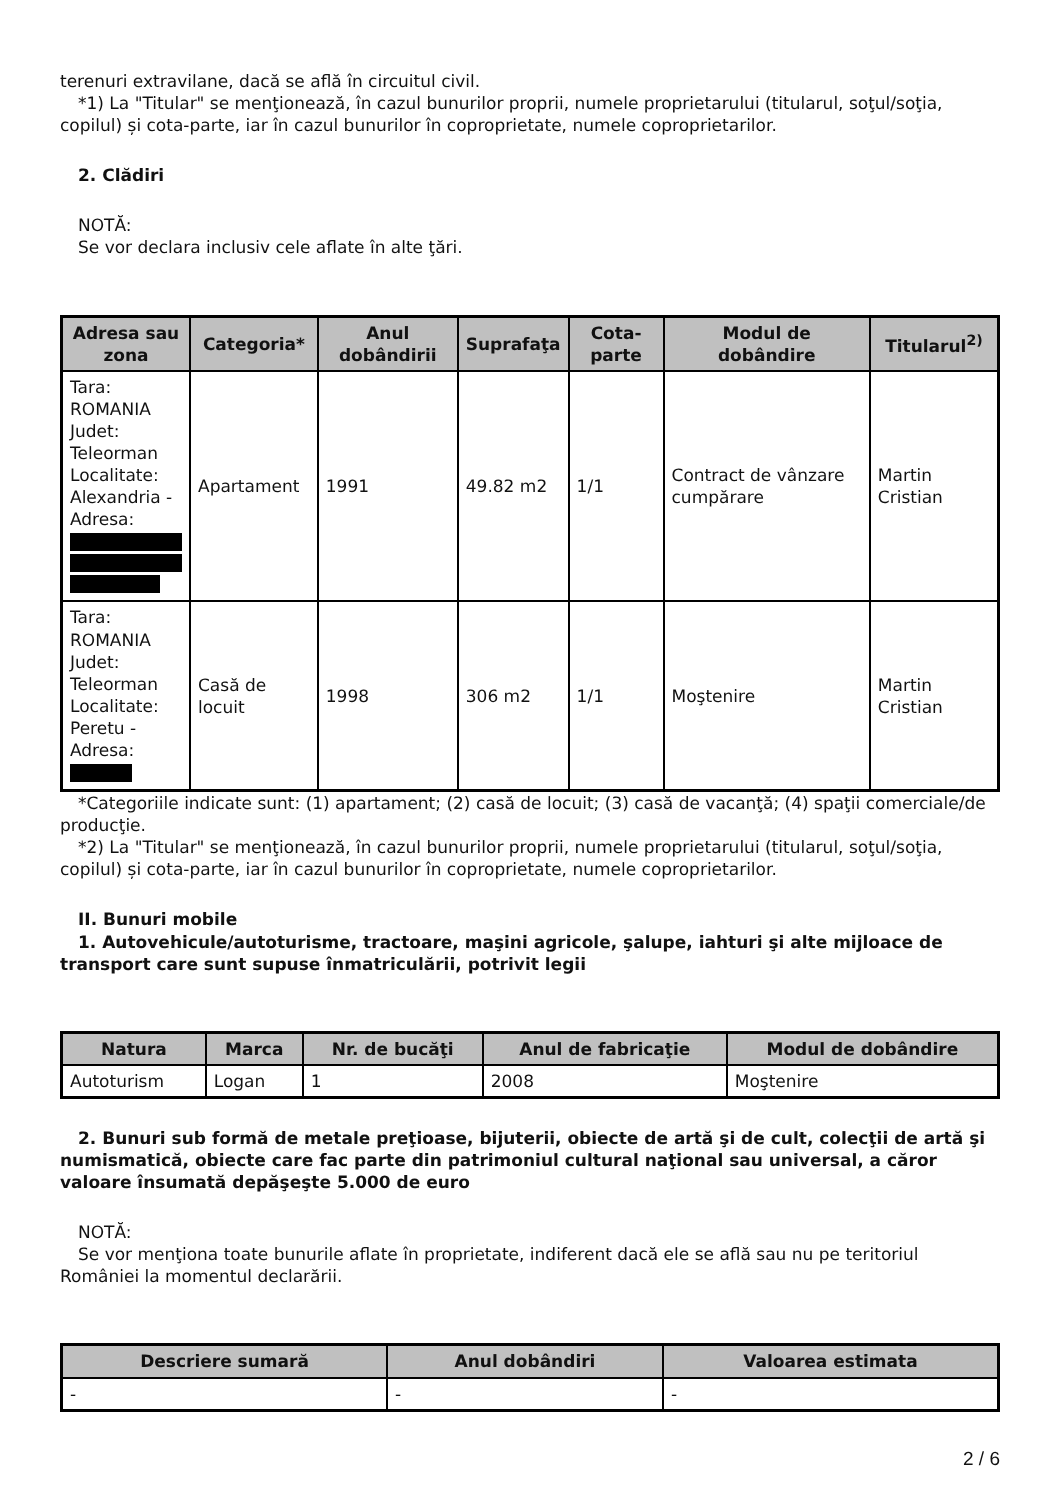terenuri extravilane, dacă se află în circuitul civil.
*1) La "Titular" se menţionează, în cazul bunurilor proprii, numele proprietarului (titularul, soţul/soţia, copilul) și cota-parte, iar în cazul bunurilor în coproprietate, numele coproprietarilor.
2. Clădiri
NOTĂ:
Se vor declara inclusiv cele aflate în alte ţări.
| Adresa sau zona | Categoria* | Anul dobândirii | Suprafaţa | Cota-parte | Modul de dobândire | Titularul<sup>2)</sup> |
| --- | --- | --- | --- | --- | --- | --- |
| Tara: ROMANIA Judet: Teleorman Localitate: Alexandria - Adresa: | Apartament | 1991 | 49.82 m2 | 1/1 | Contract de vânzare cumpărare | Martin Cristian |
| Tara: ROMANIA Judet: Teleorman Localitate: Peretu - Adresa: | Casă de locuit | 1998 | 306 m2 | 1/1 | Moştenire | Martin Cristian |
*Categoriile indicate sunt: (1) apartament; (2) casă de locuit; (3) casă de vacanţă; (4) spaţii comerciale/de producţie.
*2) La "Titular" se menţionează, în cazul bunurilor proprii, numele proprietarului (titularul, soţul/soţia, copilul) și cota-parte, iar în cazul bunurilor în coproprietate, numele coproprietarilor.
II. Bunuri mobile
1. Autovehicule/autoturisme, tractoare, maşini agricole, şalupe, iahturi şi alte mijloace de transport care sunt supuse înmatriculării, potrivit legii
| Natura | Marca | Nr. de bucăţi | Anul de fabricaţie | Modul de dobândire |
| --- | --- | --- | --- | --- |
| Autoturism | Logan | 1 | 2008 | Moştenire |
2. Bunuri sub formă de metale preţioase, bijuterii, obiecte de artă şi de cult, colecţii de artă şi numismatică, obiecte care fac parte din patrimoniul cultural naţional sau universal, a căror valoare însumată depăşeşte 5.000 de euro
NOTĂ:
Se vor menţiona toate bunurile aflate în proprietate, indiferent dacă ele se află sau nu pe teritoriul României la momentul declarării.
| Descriere sumară | Anul dobândiri | Valoarea estimata |
| --- | --- | --- |
| - | - | - |
2 / 6